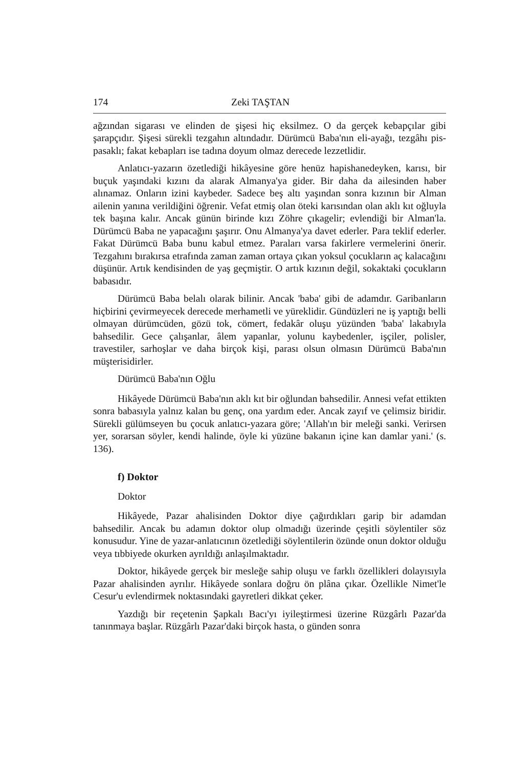174 Zeki TAŞTAN
ağzından sigarası ve elinden de şişesi hiç eksilmez. O da gerçek kebapçılar gibi şarapçıdır. Şişesi sürekli tezgahın altındadır. Dürümcü Baba'nın eli-ayağı, tezgâhı pis-pasaklı; fakat kebapları ise tadına doyum olmaz derecede lezzetlidir.
Anlatıcı-yazarın özetlediği hikâyesine göre henüz hapishanedeyken, karısı, bir buçuk yaşındaki kızını da alarak Almanya'ya gider. Bir daha da ailesinden haber alınamaz. Onların izini kaybeder. Sadece beş altı yaşından sonra kızının bir Alman ailenin yanına verildiğini öğrenir. Vefat etmiş olan öteki karısından olan aklı kıt oğluyla tek başına kalır. Ancak günün birinde kızı Zöhre çıkagelir; evlendiği bir Alman'la. Dürümcü Baba ne yapacağını şaşırır. Onu Almanya'ya davet ederler. Para teklif ederler. Fakat Dürümcü Baba bunu kabul etmez. Paraları varsa fakirlere vermelerini önerir. Tezgahını bırakırsa etrafında zaman zaman ortaya çıkan yoksul çocukların aç kalacağını düşünür. Artık kendisinden de yaş geçmiştir. O artık kızının değil, sokaktaki çocukların babasıdır.
Dürümcü Baba belalı olarak bilinir. Ancak 'baba' gibi de adamdır. Garibanların hiçbirini çevirmeyecek derecede merhametli ve yüreklidir. Gündüzleri ne iş yaptığı belli olmayan dürümcüden, gözü tok, cömert, fedakâr oluşu yüzünden 'baba' lakabıyla bahsedilir. Gece çalışanlar, âlem yapanlar, yolunu kaybedenler, işçiler, polisler, travestiler, sarhoşlar ve daha birçok kişi, parası olsun olmasın Dürümcü Baba'nın müşterisidirler.
Dürümcü Baba'nın Oğlu
Hikâyede Dürümcü Baba'nın aklı kıt bir oğlundan bahsedilir. Annesi vefat ettikten sonra babasıyla yalnız kalan bu genç, ona yardım eder. Ancak zayıf ve çelimsiz biridir. Sürekli gülümseyen bu çocuk anlatıcı-yazara göre; 'Allah'ın bir meleği sanki. Verirsen yer, sorarsan söyler, kendi halinde, öyle ki yüzüne bakanın içine kan damlar yani.' (s. 136).
f) Doktor
Doktor
Hikâyede, Pazar ahalisinden Doktor diye çağırdıkları garip bir adamdan bahsedilir. Ancak bu adamın doktor olup olmadığı üzerinde çeşitli söylentiler söz konusudur. Yine de yazar-anlatıcının özetlediği söylentilerin özünde onun doktor olduğu veya tıbbiyede okurken ayrıldığı anlaşılmaktadır.
Doktor, hikâyede gerçek bir mesleğe sahip oluşu ve farklı özellikleri dolayısıyla Pazar ahalisinden ayrılır. Hikâyede sonlara doğru ön plâna çıkar. Özellikle Nimet'le Cesur'u evlendirmek noktasındaki gayretleri dikkat çeker.
Yazdığı bir reçetenin Şapkalı Bacı'yı iyileştirmesi üzerine Rüzgârlı Pazar'da tanınmaya başlar. Rüzgârlı Pazar'daki birçok hasta, o günden sonra